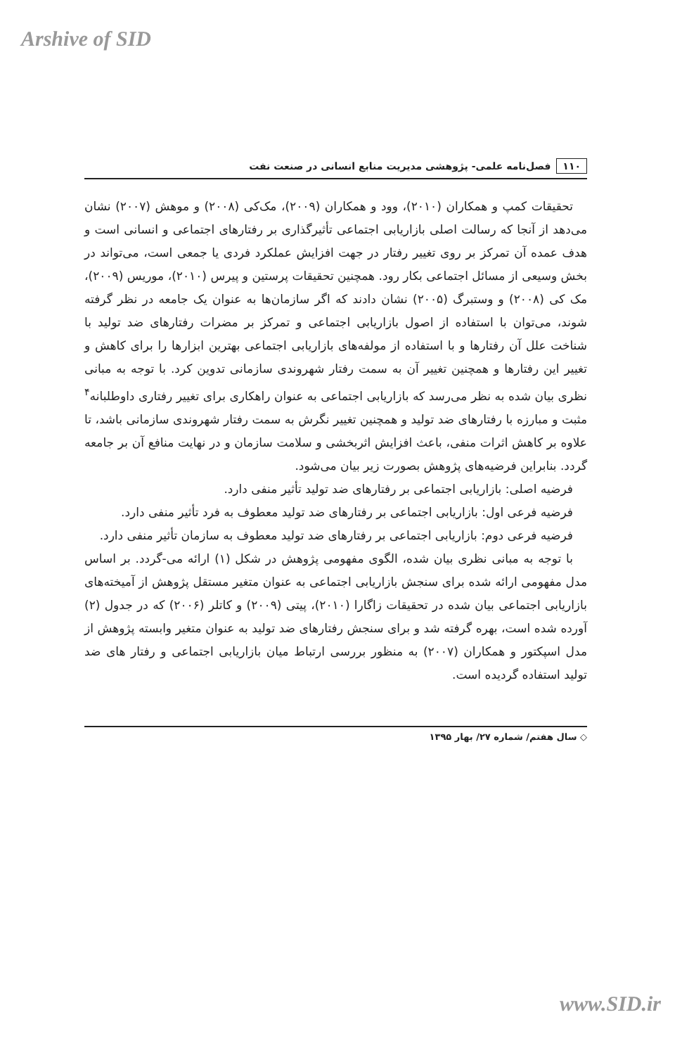Arshive of SID
۱۱۰ فصل‌نامه علمی- پژوهشی مدیریت منابع انسانی در صنعت نفت
تحقیقات کمپ و همکاران (۲۰۱۰)، وود و همکاران (۲۰۰۹)، مک‌کی (۲۰۰۸) و موهش (۲۰۰۷) نشان می‌دهد از آنجا که رسالت اصلی بازاریابی اجتماعی تأثیرگذاری بر رفتارهای اجتماعی و انسانی است و هدف عمده آن تمرکز بر روی تغییر رفتار در جهت افزایش عملکرد فردی یا جمعی است، می‌تواند در بخش وسیعی از مسائل اجتماعی بکار رود. همچنین تحقیقات پرستین و پیرس (۲۰۱۰)، موریس (۲۰۰۹)، مک کی (۲۰۰۸) و وستبرگ (۲۰۰۵) نشان دادند که اگر سازمان‌ها به عنوان یک جامعه در نظر گرفته شوند، می‌توان با استفاده از اصول بازاریابی اجتماعی و تمرکز بر مضرات رفتارهای ضد تولید با شناخت علل آن رفتارها و با استفاده از مولفه‌های بازاریابی اجتماعی بهترین ابزارها را برای کاهش و تغییر این رفتارها و همچنین تغییر آن به سمت رفتار شهروندی سازمانی تدوین کرد. با توجه به مبانی نظری بیان شده به نظر می‌رسد که بازاریابی اجتماعی به عنوان راهکاری برای تغییر رفتاری داوطلبانه<sup>۴</sup> مثبت و مبارزه با رفتارهای ضد تولید و همچنین تغییر نگرش به سمت رفتار شهروندی سازمانی باشد، تا علاوه بر کاهش اثرات منفی، باعث افزایش اثربخشی و سلامت سازمان و در نهایت منافع آن بر جامعه گردد. بنابراین فرضیه‌های پژوهش بصورت زیر بیان می‌شود.
فرضیه اصلی: بازاریابی اجتماعی بر رفتارهای ضد تولید تأثیر منفی دارد.
فرضیه فرعی اول: بازاریابی اجتماعی بر رفتارهای ضد تولید معطوف به فرد تأثیر منفی دارد.
فرضیه فرعی دوم: بازاریابی اجتماعی بر رفتارهای ضد تولید معطوف به سازمان تأثیر منفی دارد.
با توجه به مبانی نظری بیان شده، الگوی مفهومی پژوهش در شکل (۱) ارائه می-گردد. بر اساس مدل مفهومی ارائه شده برای سنجش بازاریابی اجتماعی به عنوان متغیر مستقل پژوهش از آمیخته‌های بازاریابی اجتماعی بیان شده در تحقیقات زاگارا (۲۰۱۰)، پیتی (۲۰۰۹) و کاتلر (۲۰۰۶) که در جدول (۲) آورده شده است، بهره گرفته شد و برای سنجش رفتارهای ضد تولید به عنوان متغیر وابسته پژوهش از مدل اسپکتور و همکاران (۲۰۰۷) به منظور بررسی ارتباط میان بازاریابی اجتماعی و رفتار های ضد تولید استفاده گردیده است.
◇ سال هفتم/ شماره ۲۷/ بهار ۱۳۹۵
www.SID.ir